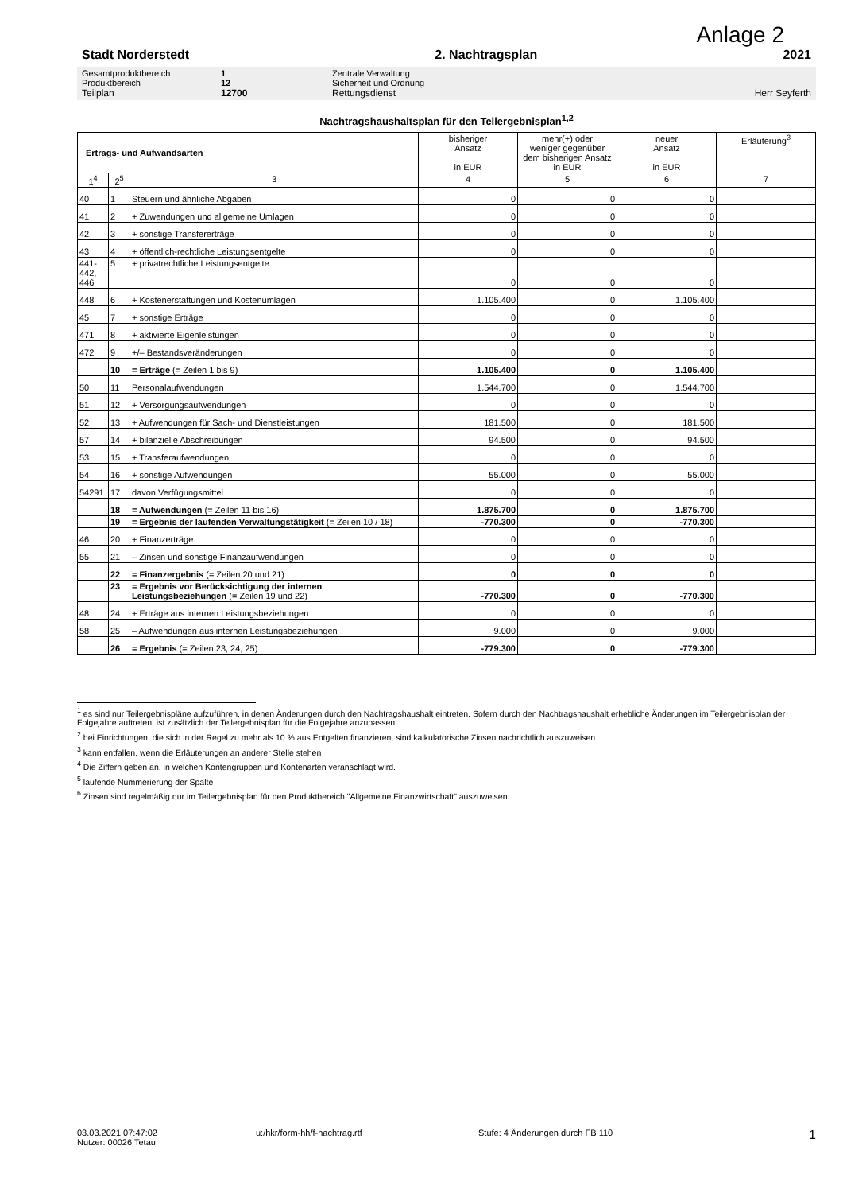Anlage 2
Stadt Norderstedt 2. Nachtragsplan 2021
Gesamtproduktbereich 1 Zentrale Verwaltung
Produktbereich 12 Sicherheit und Ordnung
Teilplan 12700 Rettungsdienst Herr Seyferth
Nachtragshaushaltsplan für den Teilergebnisplan<sup>1,2</sup>
| Ertrags- und Aufwandsarten | | | bisheriger Ansatz in EUR | mehr(+) oder weniger gegenüber dem bisherigen Ansatz in EUR | neuer Ansatz in EUR | Erläuterung<sup>3</sup> |
| --- | --- | --- | --- | --- | --- | --- |
| 1<sup>4</sup> | 2<sup>5</sup> | 3 | 4 | 5 | 6 | 7 |
| 40 | 1 | Steuern und ähnliche Abgaben | 0 | 0 | 0 | |
| 41 | 2 | + Zuwendungen und allgemeine Umlagen | 0 | 0 | 0 | |
| 42 | 3 | + sonstige Transfererträge | 0 | 0 | 0 | |
| 43 | 4 | + öffentlich-rechtliche Leistungsentgelte | 0 | 0 | 0 | |
| 441- 442, 446 | 5 | + privatrechtliche Leistungsentgelte | 0 | 0 | 0 | |
| 448 | 6 | + Kostenerstattungen und Kostenumlagen | 1.105.400 | 0 | 1.105.400 | |
| 45 | 7 | + sonstige Erträge | 0 | 0 | 0 | |
| 471 | 8 | + aktivierte Eigenleistungen | 0 | 0 | 0 | |
| 472 | 9 | +/– Bestandsveränderungen | 0 | 0 | 0 | |
| | 10 | = Erträge (= Zeilen 1 bis 9) | 1.105.400 | 0 | 1.105.400 | |
| 50 | 11 | Personalaufwendungen | 1.544.700 | 0 | 1.544.700 | |
| 51 | 12 | + Versorgungsaufwendungen | 0 | 0 | 0 | |
| 52 | 13 | + Aufwendungen für Sach- und Dienstleistungen | 181.500 | 0 | 181.500 | |
| 57 | 14 | + bilanzielle Abschreibungen | 94.500 | 0 | 94.500 | |
| 53 | 15 | + Transferaufwendungen | 0 | 0 | 0 | |
| 54 | 16 | + sonstige Aufwendungen | 55.000 | 0 | 55.000 | |
| 54291 | 17 | davon Verfügungsmittel | 0 | 0 | 0 | |
| | 18 | = Aufwendungen (= Zeilen 11 bis 16) | 1.875.700 | 0 | 1.875.700 | |
| | 19 | = Ergebnis der laufenden Verwaltungstätigkeit (= Zeilen 10 / 18) | -770.300 | 0 | -770.300 | |
| 46 | 20 | + Finanzerträge | 0 | 0 | 0 | |
| 55 | 21 | – Zinsen und sonstige Finanzaufwendungen | 0 | 0 | 0 | |
| | 22 | = Finanzergebnis (= Zeilen 20 und 21) | 0 | 0 | 0 | |
| | 23 | = Ergebnis vor Berücksichtigung der internen Leistungsbeziehungen (= Zeilen 19 und 22) | -770.300 | 0 | -770.300 | |
| 48 | 24 | + Erträge aus internen Leistungsbeziehungen | 0 | 0 | 0 | |
| 58 | 25 | – Aufwendungen aus internen Leistungsbeziehungen | 9.000 | 0 | 9.000 | |
| | 26 | = Ergebnis (= Zeilen 23, 24, 25) | -779.300 | 0 | -779.300 | |
<sup>1</sup> es sind nur Teilergebnispläne aufzuführen, in denen Änderungen durch den Nachtragshaushalt eintreten. Sofern durch den Nachtragshaushalt erhebliche Änderungen im Teilergebnisplan der Folgejahre auftreten, ist zusätzlich der Teilergebnisplan für die Folgejahre anzupassen.
<sup>2</sup> bei Einrichtungen, die sich in der Regel zu mehr als 10 % aus Entgelten finanzieren, sind kalkulatorische Zinsen nachrichtlich auszuweisen.
<sup>3</sup> kann entfallen, wenn die Erläuterungen an anderer Stelle stehen
<sup>4</sup> Die Ziffern geben an, in welchen Kontengruppen und Kontenarten veranschlagt wird.
<sup>5</sup> laufende Nummerierung der Spalte
<sup>6</sup> Zinsen sind regelmäßig nur im Teilergebnisplan für den Produktbereich "Allgemeine Finanzwirtschaft" auszuweisen
03.03.2021 07:47:02
Nutzer: 00026 Tetau
u:/hkr/form-hh/f-nachtrag.rtf Stufe: 4 Änderungen durch FB 110
1